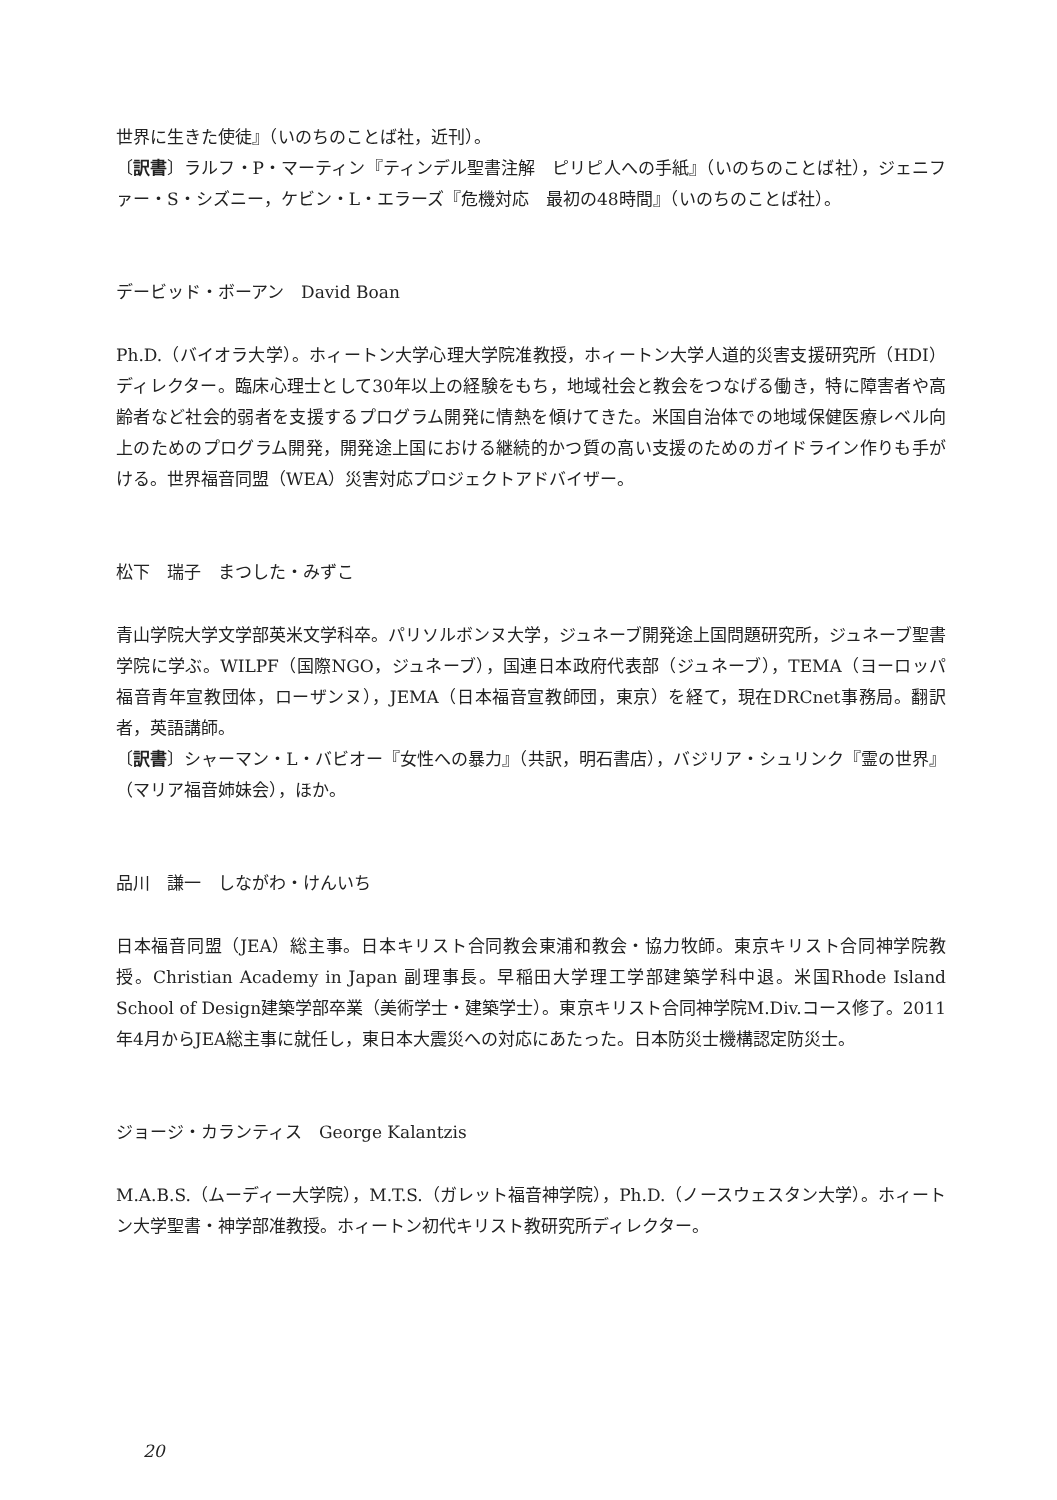世界に生きた使徒』（いのちのことば社，近刊）。
〔訳書〕ラルフ・P・マーティン『ティンデル聖書注解　ピリピ人への手紙』（いのちのことば社），ジェニファー・S・シズニー，ケビン・L・エラーズ『危機対応　最初の48時間』（いのちのことば社）。
デービッド・ボーアン　David Boan
Ph.D.（バイオラ大学）。ホィートン大学心理大学院准教授，ホィートン大学人道的災害支援研究所（HDI）ディレクター。臨床心理士として30年以上の経験をもち，地域社会と教会をつなげる働き，特に障害者や高齢者など社会的弱者を支援するプログラム開発に情熱を傾けてきた。米国自治体での地域保健医療レベル向上のためのプログラム開発，開発途上国における継続的かつ質の高い支援のためのガイドライン作りも手がける。世界福音同盟（WEA）災害対応プロジェクトアドバイザー。
松下　瑞子　まつした・みずこ
青山学院大学文学部英米文学科卒。パリソルボンヌ大学，ジュネーブ開発途上国問題研究所，ジュネーブ聖書学院に学ぶ。WILPF（国際NGO，ジュネーブ），国連日本政府代表部（ジュネーブ），TEMA（ヨーロッパ福音青年宣教団体，ローザンヌ），JEMA（日本福音宣教師団，東京）を経て，現在DRCnet事務局。翻訳者，英語講師。
〔訳書〕シャーマン・L・バビオー『女性への暴力』（共訳，明石書店），バジリア・シュリンク『霊の世界』（マリア福音姉妹会），ほか。
品川　謙一　しながわ・けんいち
日本福音同盟（JEA）総主事。日本キリスト合同教会東浦和教会・協力牧師。東京キリスト合同神学院教授。Christian Academy in Japan 副理事長。早稲田大学理工学部建築学科中退。米国Rhode Island School of Design建築学部卒業（美術学士・建築学士）。東京キリスト合同神学院M.Div.コース修了。2011年4月からJEA総主事に就任し，東日本大震災への対応にあたった。日本防災士機構認定防災士。
ジョージ・カランティス　George Kalantzis
M.A.B.S.（ムーディー大学院），M.T.S.（ガレット福音神学院），Ph.D.（ノースウェスタン大学）。ホィートン大学聖書・神学部准教授。ホィートン初代キリスト教研究所ディレクター。
20